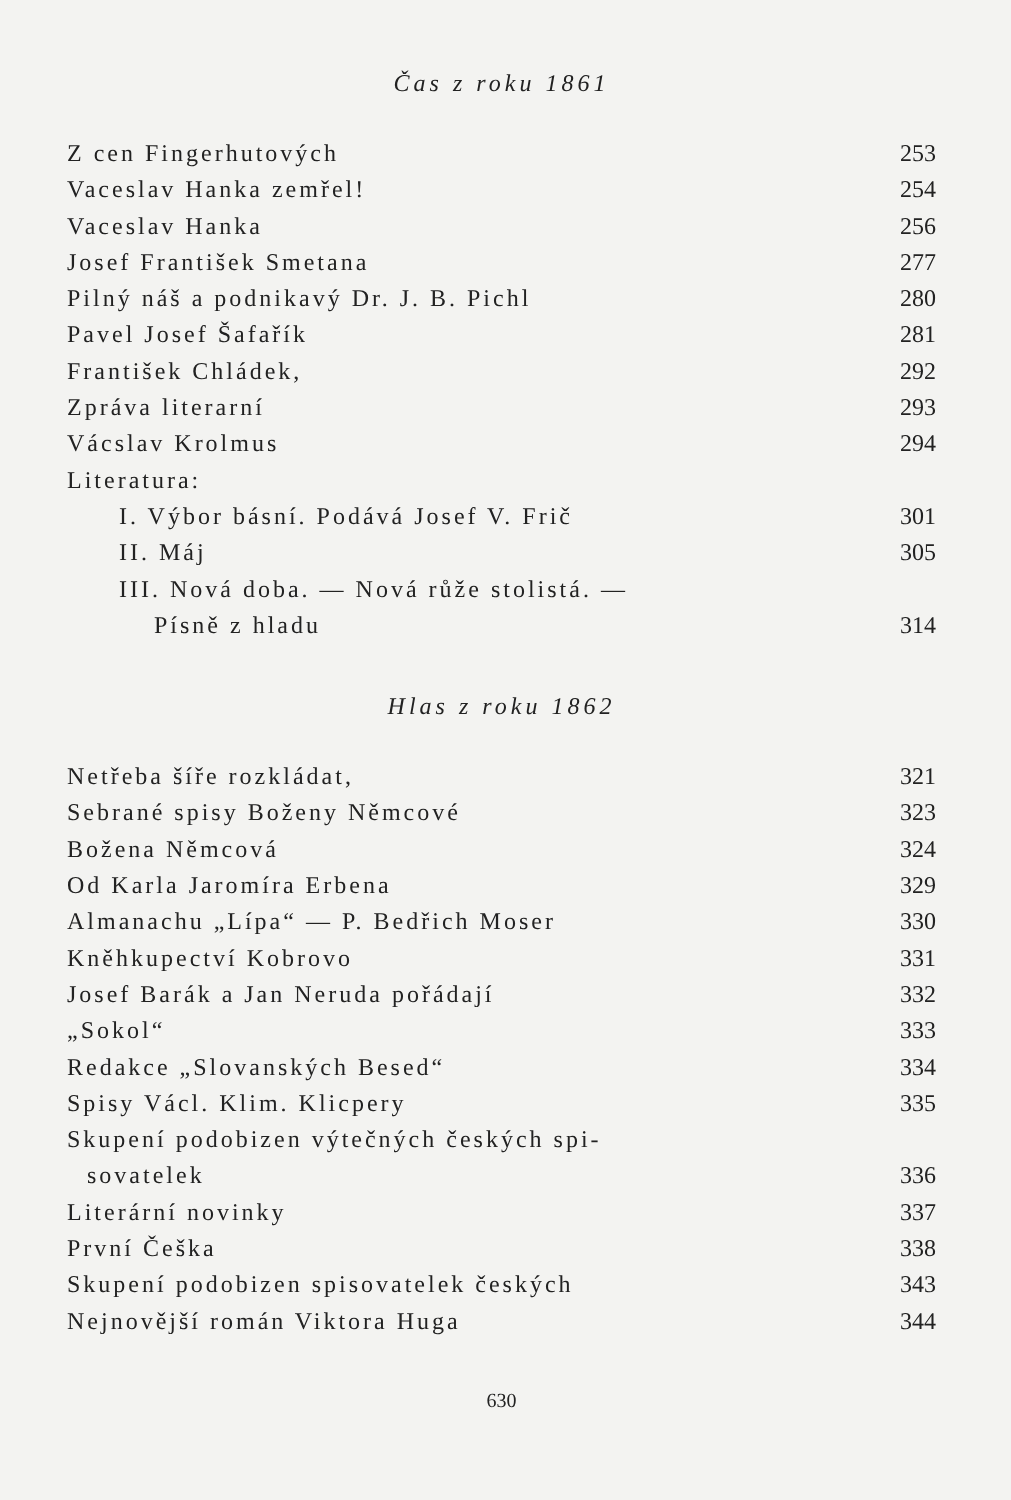Čas z roku 1861
Z cen Fingerhutových 253
Vaceslav Hanka zemřel! 254
Vaceslav Hanka 256
Josef František Smetana 277
Pilný náš a podnikavý Dr. J. B. Pichl 280
Pavel Josef Šafařík 281
František Chládek, 292
Zpráva literarní 293
Vácslav Krolmus 294
Literatura:
I. Výbor básní. Podává Josef V. Frič 301
II. Máj 305
III. Nová doba. — Nová růže stolistá. —
Písně z hladu 314
Hlas z roku 1862
Netřeba šíře rozkládat, 321
Sebrané spisy Boženy Němcové 323
Božena Němcová 324
Od Karla Jaromíra Erbena 329
Almanachu „Lípa“ — P. Bedřich Moser 330
Kněhkupectví Kobrovo 331
Josef Barák a Jan Neruda pořádají 332
„Sokol“ 333
Redakce „Slovanských Besed“ 334
Spisy Václ. Klim. Klicpery 335
Skupení podobizen výtečných českých spi-
sovatelek 336
Literární novinky 337
První Češka 338
Skupení podobizen spisovatelek českých 343
Nejnovější román Viktora Huga 344
630